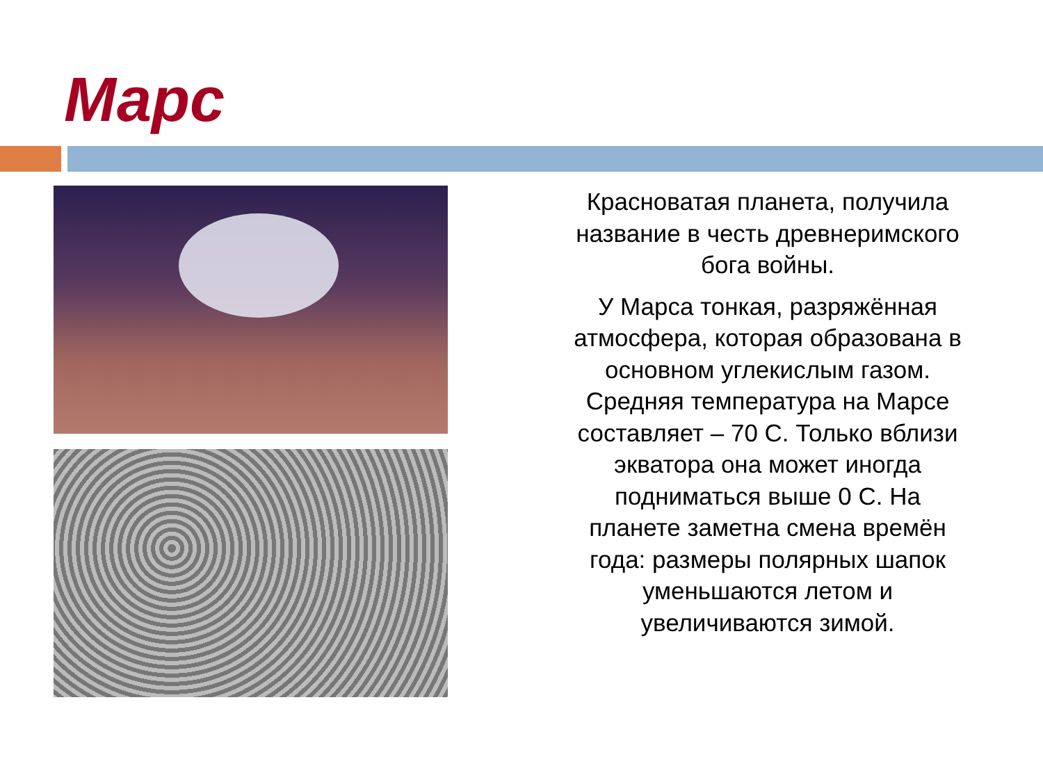Марс
Красноватая планета, получила название в честь древнеримского бога войны.
У Марса тонкая, разряжённая атмосфера, которая образована в основном углекислым газом. Средняя температура на Марсе составляет – 70 С. Только вблизи экватора она может иногда подниматься выше 0 С. На планете заметна смена времён года: размеры полярных шапок уменьшаются летом и увеличиваются зимой.